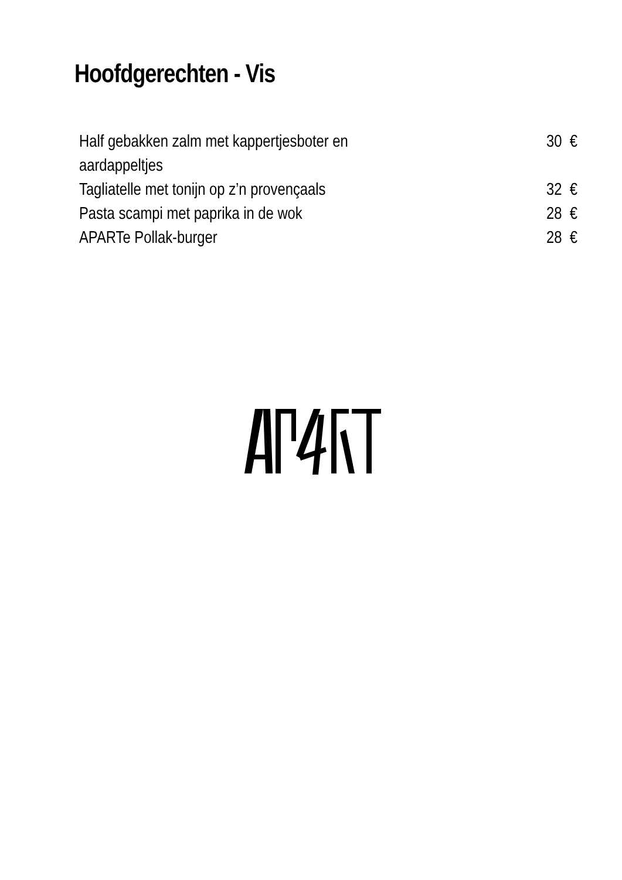Hoofdgerechten - Vis
| Half gebakken zalm met kappertjesboter en aardappeltjes | 30 € |
| Tagliatelle met tonijn op z’n provençaals | 32 € |
| Pasta scampi met paprika in de wok | 28 € |
| APARTe Pollak-burger | 28 € |